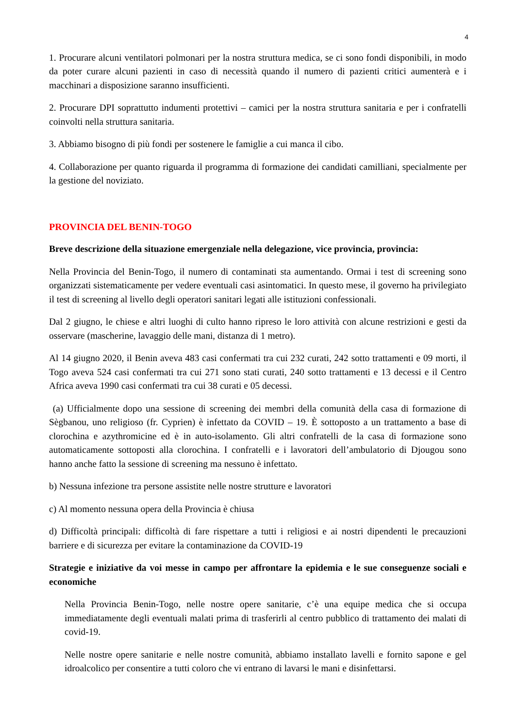4
1. Procurare alcuni ventilatori polmonari per la nostra struttura medica, se ci sono fondi disponibili, in modo da poter curare alcuni pazienti in caso di necessità quando il numero di pazienti critici aumenterà e i macchinari a disposizione saranno insufficienti.
2. Procurare DPI soprattutto indumenti protettivi – camici per la nostra struttura sanitaria e per i confratelli coinvolti nella struttura sanitaria.
3. Abbiamo bisogno di più fondi per sostenere le famiglie a cui manca il cibo.
4. Collaborazione per quanto riguarda il programma di formazione dei candidati camilliani, specialmente per la gestione del noviziato.
PROVINCIA DEL BENIN-TOGO
Breve descrizione della situazione emergenziale nella delegazione, vice provincia, provincia:
Nella Provincia del Benin-Togo, il numero di contaminati sta aumentando. Ormai i test di screening sono organizzati sistematicamente per vedere eventuali casi asintomatici. In questo mese, il governo ha privilegiato il test di screening al livello degli operatori sanitari legati alle istituzioni confessionali.
Dal 2 giugno, le chiese e altri luoghi di culto hanno ripreso le loro attività con alcune restrizioni e gesti da osservare (mascherine, lavaggio delle mani, distanza di 1 metro).
Al 14 giugno 2020, il Benin aveva 483 casi confermati tra cui 232 curati, 242 sotto trattamenti e 09 morti, il Togo aveva 524 casi confermati tra cui 271 sono stati curati, 240 sotto trattamenti e 13 decessi e il Centro Africa aveva 1990 casi confermati tra cui 38 curati e 05 decessi.
(a) Ufficialmente dopo una sessione di screening dei membri della comunità della casa di formazione di Sègbanou, uno religioso (fr. Cyprien) è infettato da COVID – 19. È sottoposto a un trattamento a base di clorochina e azythromicine ed è in auto-isolamento. Gli altri confratelli de la casa di formazione sono automaticamente sottoposti alla clorochina. I confratelli e i lavoratori dell’ambulatorio di Djougou sono hanno anche fatto la sessione di screening ma nessuno è infettato.
b) Nessuna infezione tra persone assistite nelle nostre strutture e lavoratori
c) Al momento nessuna opera della Provincia è chiusa
d) Difficoltà principali: difficoltà di fare rispettare a tutti i religiosi e ai nostri dipendenti le precauzioni barriere e di sicurezza per evitare la contaminazione da COVID-19
Strategie e iniziative da voi messe in campo per affrontare la epidemia e le sue conseguenze sociali e economiche
Nella Provincia Benin-Togo, nelle nostre opere sanitarie, c’è una equipe medica che si occupa immediatamente degli eventuali malati prima di trasferirli al centro pubblico di trattamento dei malati di covid-19.
Nelle nostre opere sanitarie e nelle nostre comunità, abbiamo installato lavelli e fornito sapone e gel idroalcolico per consentire a tutti coloro che vi entrano di lavarsi le mani e disinfettarsi.